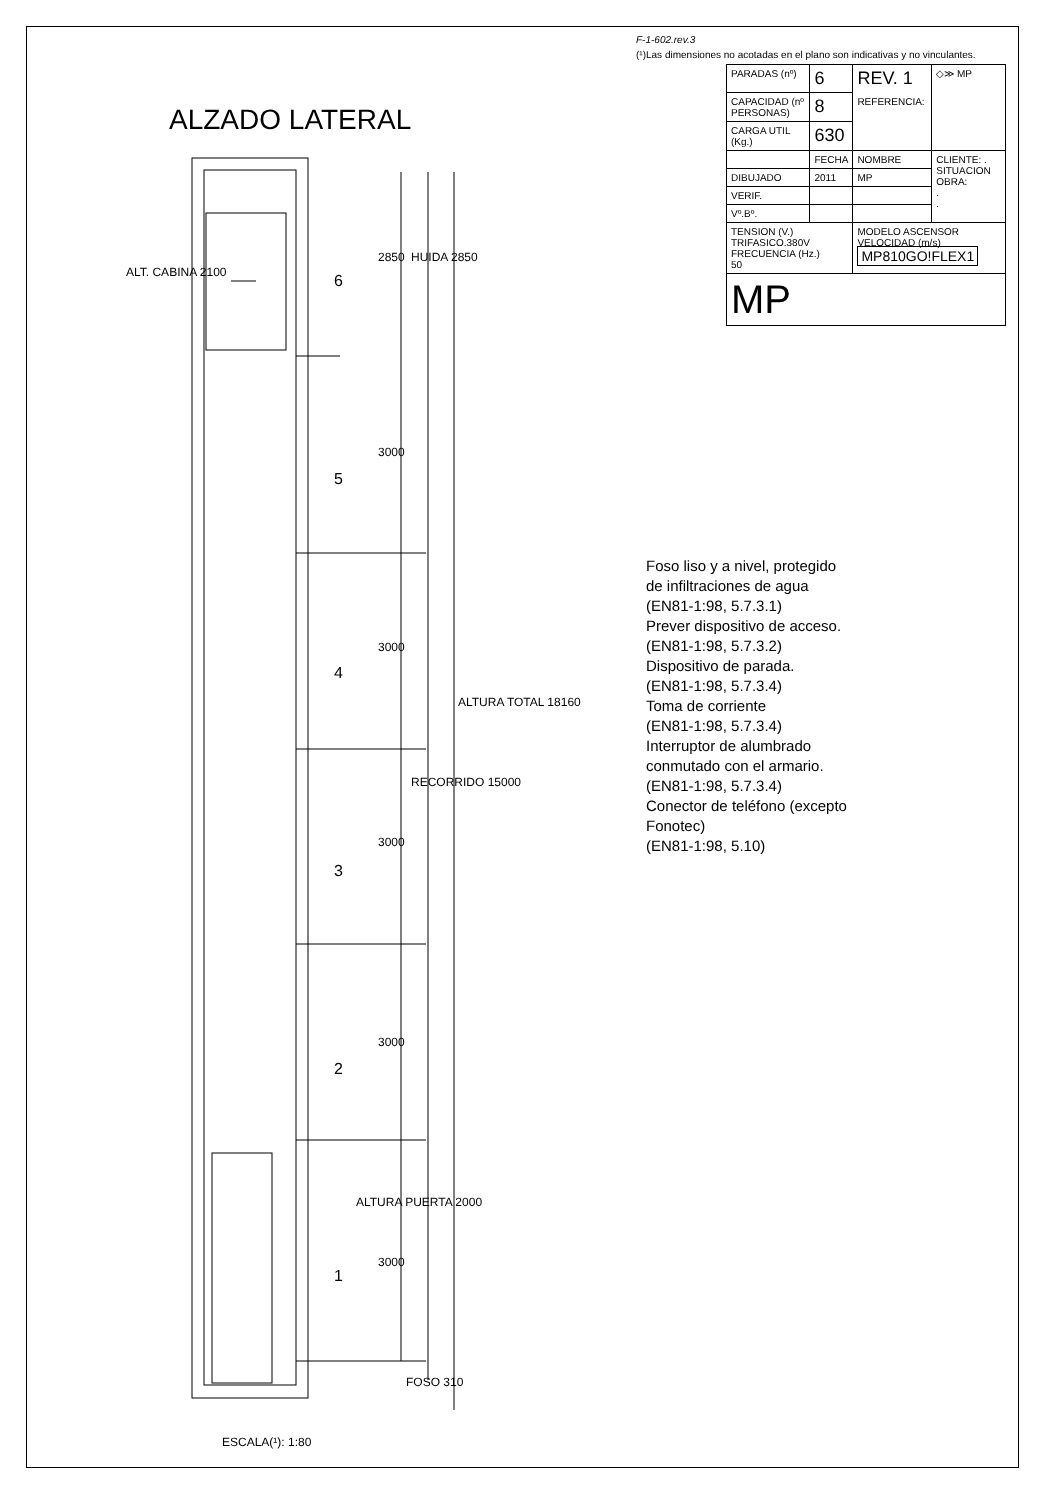ALZADO LATERAL
6
5
4
3
2
1
2850
HUIDA 2850
3000
3000
3000
3000
3000
RECORRIDO 15000
ALTURA TOTAL 18160
ALT. CABINA 2100
ALTURA PUERTA 2000
FOSO 310
ESCALA(¹): 1:80
F-1-602.rev.3
(¹)Las dimensiones no acotadas en el plano son indicativas y no vinculantes.
| PARADAS (nº) | 6 | REV. 1 REFERENCIA: | ◇≫ MP |
| CAPACIDAD (nº PERSONAS) | 8 | | |
| CARGA UTIL (Kg.) | 630 | | |
| | FECHA | NOMBRE | CLIENTE: . SITUACION OBRA: . . |
| DIBUJADO | 2011 | MP | |
| VERIF. | | | |
| Vº.Bº. | | | |
| TENSION (V.) TRIFASICO.380V FRECUENCIA (Hz.) 50 | | MODELO ASCENSOR VELOCIDAD (m/s) MP810GO!FLEX1 | |
| MP | | | |
Foso liso y a nivel, protegido
de infiltraciones de agua
(EN81-1:98, 5.7.3.1)
Prever dispositivo de acceso.
(EN81-1:98, 5.7.3.2)
Dispositivo de parada.
(EN81-1:98, 5.7.3.4)
Toma de corriente
(EN81-1:98, 5.7.3.4)
Interruptor de alumbrado
conmutado con el armario.
(EN81-1:98, 5.7.3.4)
Conector de teléfono (excepto
Fonotec)
(EN81-1:98, 5.10)